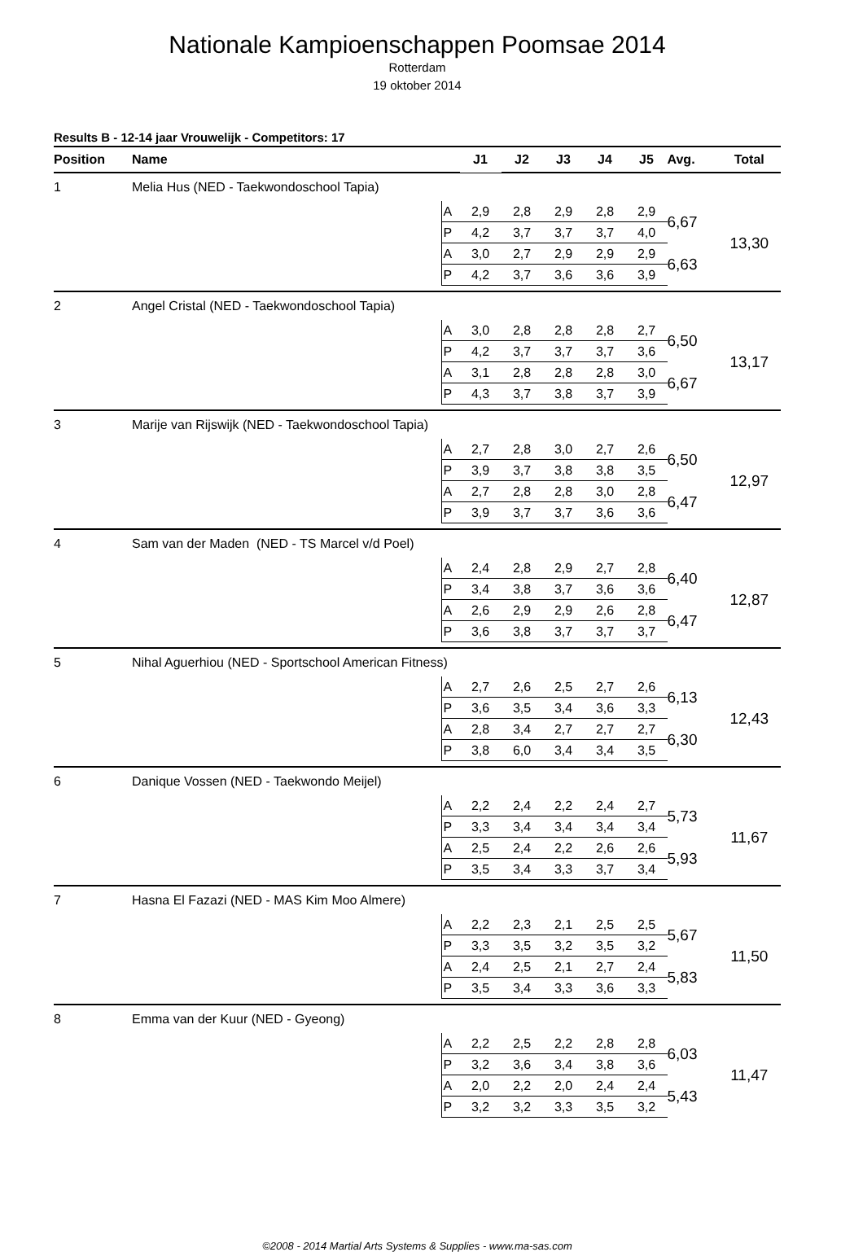Nationale Kampioenschappen Poomsae 2014
Rotterdam
19 oktober 2014
Results B - 12-14 jaar Vrouwelijk - Competitors: 17
| Position | Name | | J1 | J2 | J3 | J4 | J5 | Avg. | Total |
| --- | --- | --- | --- | --- | --- | --- | --- | --- | --- |
| 1 | Melia Hus (NED - Taekwondoschool Tapia) | | | | | | | | |
| | | A | 2,9 | 2,8 | 2,9 | 2,8 | 2,9 | 6,67 | 13,30 |
| | | P | 4,2 | 3,7 | 3,7 | 3,7 | 4,0 | | |
| | | A | 3,0 | 2,7 | 2,9 | 2,9 | 2,9 | 6,63 | |
| | | P | 4,2 | 3,7 | 3,6 | 3,6 | 3,9 | | |
| 2 | Angel Cristal (NED - Taekwondoschool Tapia) | | | | | | | | |
| | | A | 3,0 | 2,8 | 2,8 | 2,8 | 2,7 | 6,50 | 13,17 |
| | | P | 4,2 | 3,7 | 3,7 | 3,7 | 3,6 | | |
| | | A | 3,1 | 2,8 | 2,8 | 2,8 | 3,0 | 6,67 | |
| | | P | 4,3 | 3,7 | 3,8 | 3,7 | 3,9 | | |
| 3 | Marije van Rijswijk (NED - Taekwondoschool Tapia) | | | | | | | | |
| | | A | 2,7 | 2,8 | 3,0 | 2,7 | 2,6 | 6,50 | 12,97 |
| | | P | 3,9 | 3,7 | 3,8 | 3,8 | 3,5 | | |
| | | A | 2,7 | 2,8 | 2,8 | 3,0 | 2,8 | 6,47 | |
| | | P | 3,9 | 3,7 | 3,7 | 3,6 | 3,6 | | |
| 4 | Sam van der Maden (NED - TS Marcel v/d Poel) | | | | | | | | |
| | | A | 2,4 | 2,8 | 2,9 | 2,7 | 2,8 | 6,40 | 12,87 |
| | | P | 3,4 | 3,8 | 3,7 | 3,6 | 3,6 | | |
| | | A | 2,6 | 2,9 | 2,9 | 2,6 | 2,8 | 6,47 | |
| | | P | 3,6 | 3,8 | 3,7 | 3,7 | 3,7 | | |
| 5 | Nihal Aguerhiou (NED - Sportschool American Fitness) | | | | | | | | |
| | | A | 2,7 | 2,6 | 2,5 | 2,7 | 2,6 | 6,13 | 12,43 |
| | | P | 3,6 | 3,5 | 3,4 | 3,6 | 3,3 | | |
| | | A | 2,8 | 3,4 | 2,7 | 2,7 | 2,7 | 6,30 | |
| | | P | 3,8 | 6,0 | 3,4 | 3,4 | 3,5 | | |
| 6 | Danique Vossen (NED - Taekwondo Meijel) | | | | | | | | |
| | | A | 2,2 | 2,4 | 2,2 | 2,4 | 2,7 | 5,73 | 11,67 |
| | | P | 3,3 | 3,4 | 3,4 | 3,4 | 3,4 | | |
| | | A | 2,5 | 2,4 | 2,2 | 2,6 | 2,6 | 5,93 | |
| | | P | 3,5 | 3,4 | 3,3 | 3,7 | 3,4 | | |
| 7 | Hasna El Fazazi (NED - MAS Kim Moo Almere) | | | | | | | | |
| | | A | 2,2 | 2,3 | 2,1 | 2,5 | 2,5 | 5,67 | 11,50 |
| | | P | 3,3 | 3,5 | 3,2 | 3,5 | 3,2 | | |
| | | A | 2,4 | 2,5 | 2,1 | 2,7 | 2,4 | 5,83 | |
| | | P | 3,5 | 3,4 | 3,3 | 3,6 | 3,3 | | |
| 8 | Emma van der Kuur (NED - Gyeong) | | | | | | | | |
| | | A | 2,2 | 2,5 | 2,2 | 2,8 | 2,8 | 6,03 | 11,47 |
| | | P | 3,2 | 3,6 | 3,4 | 3,8 | 3,6 | | |
| | | A | 2,0 | 2,2 | 2,0 | 2,4 | 2,4 | 5,43 | |
| | | P | 3,2 | 3,2 | 3,3 | 3,5 | 3,2 | | |
©2008 - 2014 Martial Arts Systems & Supplies - www.ma-sas.com